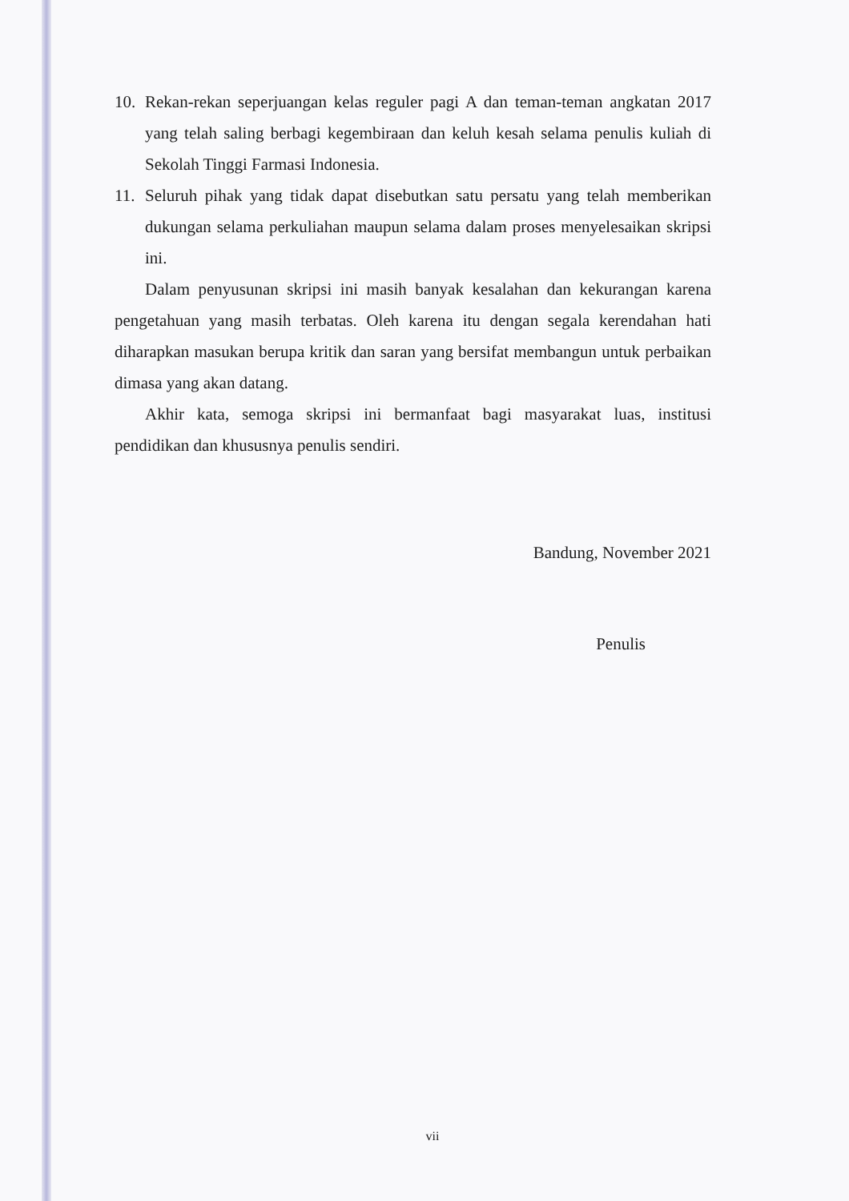10. Rekan-rekan seperjuangan kelas reguler pagi A dan teman-teman angkatan 2017 yang telah saling berbagi kegembiraan dan keluh kesah selama penulis kuliah di Sekolah Tinggi Farmasi Indonesia.
11. Seluruh pihak yang tidak dapat disebutkan satu persatu yang telah memberikan dukungan selama perkuliahan maupun selama dalam proses menyelesaikan skripsi ini.
Dalam penyusunan skripsi ini masih banyak kesalahan dan kekurangan karena pengetahuan yang masih terbatas. Oleh karena itu dengan segala kerendahan hati diharapkan masukan berupa kritik dan saran yang bersifat membangun untuk perbaikan dimasa yang akan datang.
Akhir kata, semoga skripsi ini bermanfaat bagi masyarakat luas, institusi pendidikan dan khususnya penulis sendiri.
Bandung, November 2021
Penulis
vii